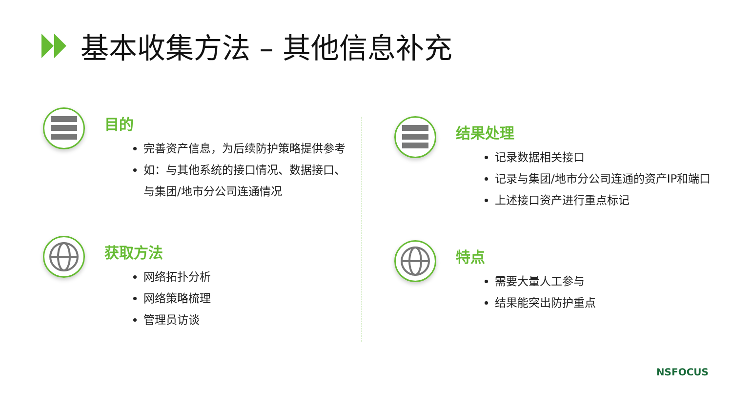基本收集方法 – 其他信息补充
目的
完善资产信息，为后续防护策略提供参考
如：与其他系统的接口情况、数据接口、
与集团/地市分公司连通情况
获取方法
网络拓扑分析
网络策略梳理
管理员访谈
结果处理
记录数据相关接口
记录与集团/地市分公司连通的资产IP和端口
上述接口资产进行重点标记
特点
需要大量人工参与
结果能突出防护重点
NSFOCUS